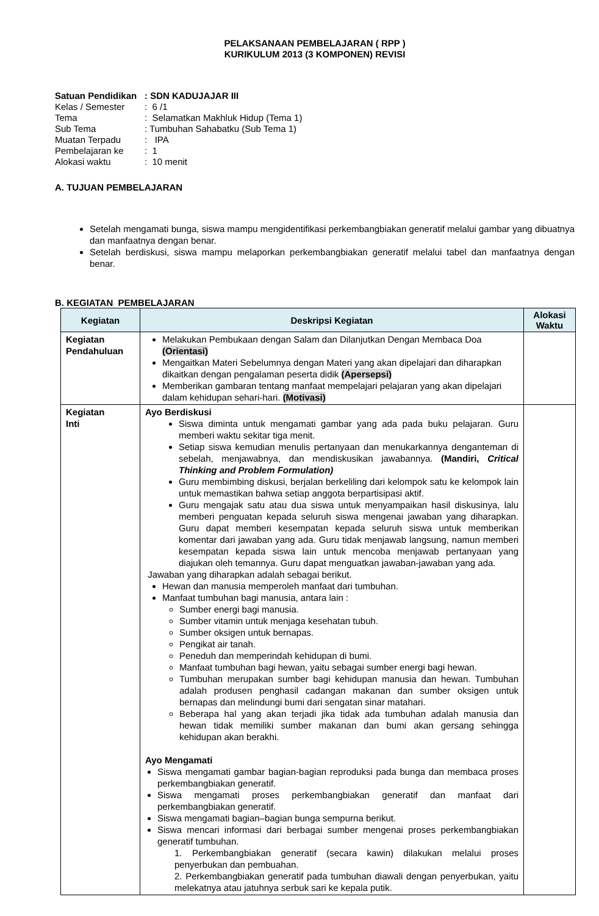PELAKSANAAN PEMBELAJARAN ( RPP )
KURIKULUM 2013 (3 KOMPONEN) REVISI
| Satuan Pendidikan | : SDN KADUJAJAR III |
| Kelas / Semester | : 6 /1 |
| Tema | : Selamatkan Makhluk Hidup (Tema 1) |
| Sub Tema | : Tumbuhan Sahabatku (Sub Tema 1) |
| Muatan Terpadu | : IPA |
| Pembelajaran ke | : 1 |
| Alokasi waktu | : 10 menit |
A. TUJUAN PEMBELAJARAN
Setelah mengamati bunga, siswa mampu mengidentifikasi perkembangbiakan generatif melalui gambar yang dibuatnya dan manfaatnya dengan benar.
Setelah berdiskusi, siswa mampu melaporkan perkembangbiakan generatif melalui tabel dan manfaatnya dengan benar.
B. KEGIATAN PEMBELAJARAN
| Kegiatan | Deskripsi Kegiatan | Alokasi Waktu |
| --- | --- | --- |
| Kegiatan Pendahuluan | Melakukan Pembukaan dengan Salam dan Dilanjutkan Dengan Membaca Doa (Orientasi) Mengaitkan Materi Sebelumnya dengan Materi yang akan dipelajari dan diharapkan dikaitkan dengan pengalaman peserta didik (Apersepsi) Memberikan gambaran tentang manfaat mempelajari pelajaran yang akan dipelajari dalam kehidupan sehari-hari. (Motivasi) | |
| Kegiatan Inti | Ayo Berdiskusi Siswa diminta untuk mengamati gambar yang ada pada buku pelajaran. Guru memberi waktu sekitar tiga menit. Setiap siswa kemudian menulis pertanyaan dan menukarkannya denganteman di sebelah, menjawabnya, dan mendiskusikan jawabannya. (Mandiri, Critical Thinking and Problem Formulation) Guru membimbing diskusi, berjalan berkeliling dari kelompok satu ke kelompok lain untuk memastikan bahwa setiap anggota berpartisipasi aktif. Guru mengajak satu atau dua siswa untuk menyampaikan hasil diskusinya, lalu memberi penguatan kepada seluruh siswa mengenai jawaban yang diharapkan. Guru dapat memberi kesempatan kepada seluruh siswa untuk memberikan komentar dari jawaban yang ada. Guru tidak menjawab langsung, namun memberi kesempatan kepada siswa lain untuk mencoba menjawab pertanyaan yang diajukan oleh temannya. Guru dapat menguatkan jawaban-jawaban yang ada. Jawaban yang diharapkan adalah sebagai berikut. Hewan dan manusia memperoleh manfaat dari tumbuhan. Manfaat tumbuhan bagi manusia, antara lain : Sumber energi bagi manusia. Sumber vitamin untuk menjaga kesehatan tubuh. Sumber oksigen untuk bernapas. Pengikat air tanah. Peneduh dan memperindah kehidupan di bumi. Manfaat tumbuhan bagi hewan, yaitu sebagai sumber energi bagi hewan. Tumbuhan merupakan sumber bagi kehidupan manusia dan hewan. Tumbuhan adalah produsen penghasil cadangan makanan dan sumber oksigen untuk bernapas dan melindungi bumi dari sengatan sinar matahari. Beberapa hal yang akan terjadi jika tidak ada tumbuhan adalah manusia dan hewan tidak memiliki sumber makanan dan bumi akan gersang sehingga kehidupan akan berakhi. Ayo Mengamati Siswa mengamati gambar bagian-bagian reproduksi pada bunga dan membaca proses perkembangbiakan generatif. Siswa mengamati proses perkembangbiakan generatif dan manfaat dari perkembangbiakan generatif. Siswa mengamati bagian–bagian bunga sempurna berikut. Siswa mencari informasi dari berbagai sumber mengenai proses perkembangbiakan generatif tumbuhan. 1. Perkembangbiakan generatif (secara kawin) dilakukan melalui proses penyerbukan dan pembuahan. 2. Perkembangbiakan generatif pada tumbuhan diawali dengan penyerbukan, yaitu melekatnya atau jatuhnya serbuk sari ke kepala putik. | |